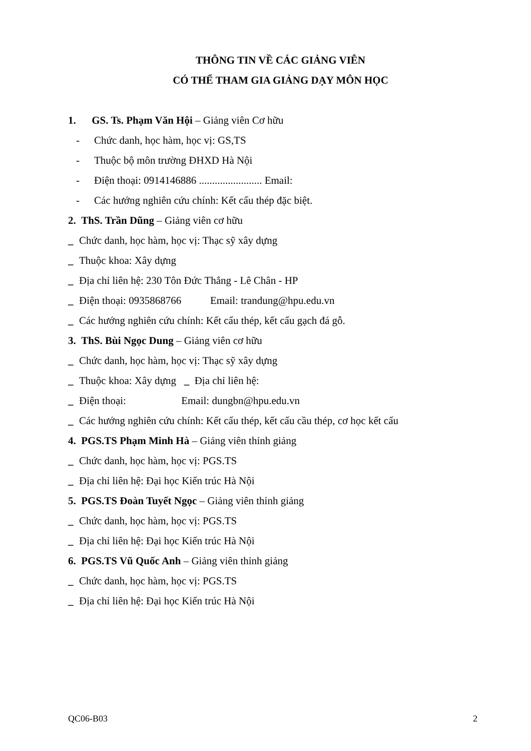THÔNG TIN VỀ CÁC GIẢNG VIÊN
CÓ THỂ THAM GIA GIẢNG DẠY MÔN HỌC
1. GS. Ts. Phạm Văn Hội – Giảng viên Cơ hữu
- Chức danh, học hàm, học vị: GS,TS
- Thuộc bộ môn trường ĐHXD Hà Nội
- Điện thoại: 0914146886 ........................ Email:
- Các hướng nghiên cứu chính: Kết cấu thép đặc biệt.
2. ThS. Trần Dũng – Giảng viên cơ hữu
_ Chức danh, học hàm, học vị: Thạc sỹ xây dựng
_ Thuộc khoa: Xây dựng
_ Địa chỉ liên hệ: 230 Tôn Đức Thắng - Lê Chân - HP
_ Điện thoại: 0935868766 Email: trandung@hpu.edu.vn
_ Các hướng nghiên cứu chính: Kết cấu thép, kết cấu gạch đá gỗ.
3. ThS. Bùi Ngọc Dung – Giảng viên cơ hữu
_ Chức danh, học hàm, học vị: Thạc sỹ xây dựng
_ Thuộc khoa: Xây dựng _ Địa chỉ liên hệ:
_ Điện thoại: Email: dungbn@hpu.edu.vn
_ Các hướng nghiên cứu chính: Kết cấu thép, kết cấu cầu thép, cơ học kết cấu
4. PGS.TS Phạm Minh Hà – Giảng viên thỉnh giảng
_ Chức danh, học hàm, học vị: PGS.TS
_ Địa chỉ liên hệ: Đại học Kiến trúc Hà Nội
5. PGS.TS Đoàn Tuyết Ngọc – Giảng viên thỉnh giảng
_ Chức danh, học hàm, học vị: PGS.TS
_ Địa chỉ liên hệ: Đại học Kiến trúc Hà Nội
6. PGS.TS Vũ Quốc Anh – Giảng viên thỉnh giảng
_ Chức danh, học hàm, học vị: PGS.TS
_ Địa chỉ liên hệ: Đại học Kiến trúc Hà Nội
QC06-B03 2